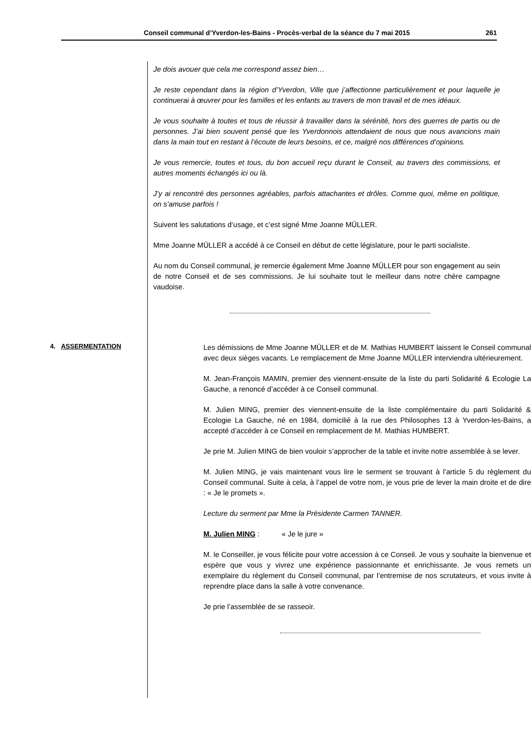Conseil communal d’Yverdon-les-Bains - Procès-verbal de la séance du 7 mai 2015 261
Je dois avouer que cela me correspond assez bien…
Je reste cependant dans la région d’Yverdon, Ville que j’affectionne particulièrement et pour laquelle je continuerai à œuvrer pour les familles et les enfants au travers de mon travail et de mes idéaux.
Je vous souhaite à toutes et tous de réussir à travailler dans la sérénité, hors des guerres de partis ou de personnes. J’ai bien souvent pensé que les Yverdonnois attendaient de nous que nous avancions main dans la main tout en restant à l’écoute de leurs besoins, et ce, malgré nos différences d’opinions.
Je vous remercie, toutes et tous, du bon accueil reçu durant le Conseil, au travers des commissions, et autres moments échangés ici ou là.
J’y ai rencontré des personnes agréables, parfois attachantes et drôles. Comme quoi, même en politique, on s’amuse parfois !
Suivent les salutations d’usage, et c’est signé Mme Joanne MÜLLER.
Mme Joanne MÜLLER a accédé à ce Conseil en début de cette législature, pour le parti socialiste.
Au nom du Conseil communal, je remercie également Mme Joanne MÜLLER pour son engagement au sein de notre Conseil et de ses commissions. Je lui souhaite tout le meilleur dans notre chère campagne vaudoise.
4. ASSERMENTATION
Les démissions de Mme Joanne MÜLLER et de M. Mathias HUMBERT laissent le Conseil communal avec deux sièges vacants. Le remplacement de Mme Joanne MÜLLER interviendra ultérieurement.
M. Jean-François MAMIN, premier des viennent-ensuite de la liste du parti Solidarité & Ecologie La Gauche, a renoncé d’accéder à ce Conseil communal.
M. Julien MING, premier des viennent-ensuite de la liste complémentaire du parti Solidarité & Ecologie La Gauche, né en 1984, domicilié à la rue des Philosophes 13 à Yverdon-les-Bains, a accepté d’accéder à ce Conseil en remplacement de M. Mathias HUMBERT.
Je prie M. Julien MING de bien vouloir s’approcher de la table et invite notre assemblée à se lever.
M. Julien MING, je vais maintenant vous lire le serment se trouvant à l’article 5 du règlement du Conseil communal. Suite à cela, à l’appel de votre nom, je vous prie de lever la main droite et de dire : « Je le promets ».
Lecture du serment par Mme la Présidente Carmen TANNER.
M. Julien MING : « Je le jure »
M. le Conseiller, je vous félicite pour votre accession à ce Conseil. Je vous y souhaite la bienvenue et espère que vous y vivrez une expérience passionnante et enrichissante. Je vous remets un exemplaire du règlement du Conseil communal, par l’entremise de nos scrutateurs, et vous invite à reprendre place dans la salle à votre convenance.
Je prie l’assemblée de se rasseoir.